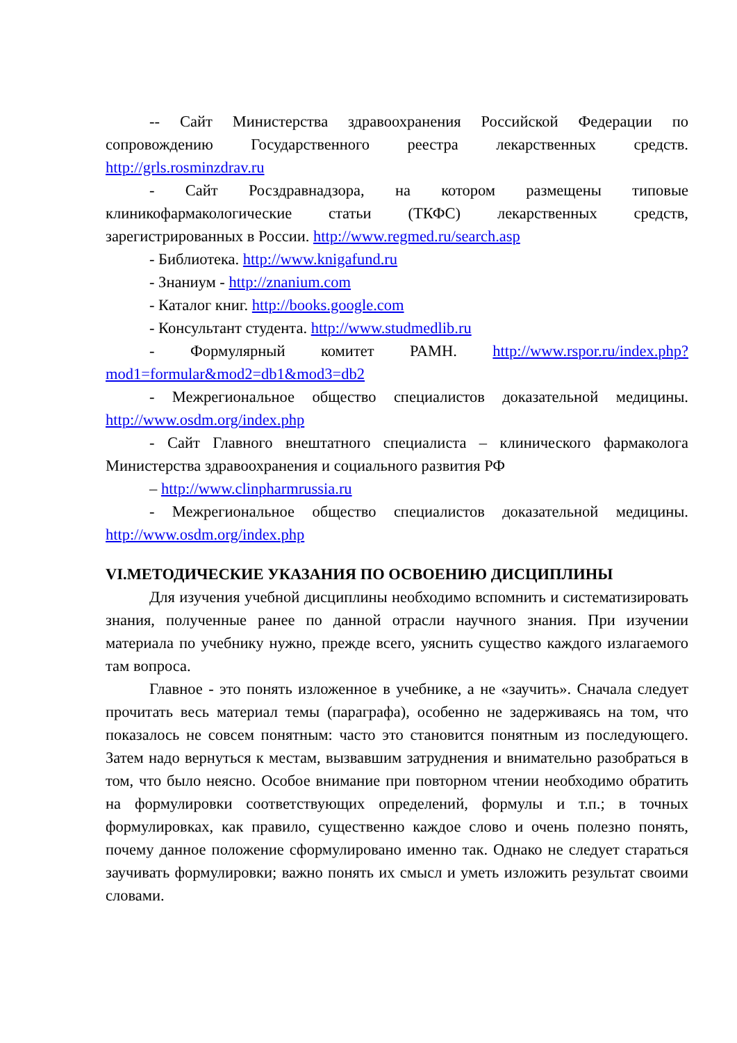-- Сайт Министерства здравоохранения Российской Федерации по сопровождению Государственного реестра лекарственных средств. http://grls.rosminzdrav.ru
- Сайт Росздравнадзора, на котором размещены типовые клиникофармакологические статьи (ТКФС) лекарственных средств, зарегистрированных в России. http://www.regmed.ru/search.asp
- Библиотека. http://www.knigafund.ru
- Знаниум - http://znanium.com
- Каталог книг. http://books.google.com
- Консультант студента. http://www.studmedlib.ru
- Формулярный комитет РАМН. http://www.rspor.ru/index.php?mod1=formular&mod2=db1&mod3=db2
- Межрегиональное общество специалистов доказательной медицины. http://www.osdm.org/index.php
- Сайт Главного внештатного специалиста – клинического фармаколога Министерства здравоохранения и социального развития РФ
– http://www.clinpharmrussia.ru
- Межрегиональное общество специалистов доказательной медицины. http://www.osdm.org/index.php
VI.МЕТОДИЧЕСКИЕ УКАЗАНИЯ ПО ОСВОЕНИЮ ДИСЦИПЛИНЫ
Для изучения учебной дисциплины необходимо вспомнить и систематизировать знания, полученные ранее по данной отрасли научного знания. При изучении материала по учебнику нужно, прежде всего, уяснить существо каждого излагаемого там вопроса.
Главное - это понять изложенное в учебнике, а не «заучить». Сначала следует прочитать весь материал темы (параграфа), особенно не задерживаясь на том, что показалось не совсем понятным: часто это становится понятным из последующего. Затем надо вернуться к местам, вызвавшим затруднения и внимательно разобраться в том, что было неясно. Особое внимание при повторном чтении необходимо обратить на формулировки соответствующих определений, формулы и т.п.; в точных формулировках, как правило, существенно каждое слово и очень полезно понять, почему данное положение сформулировано именно так. Однако не следует стараться заучивать формулировки; важно понять их смысл и уметь изложить результат своими словами.